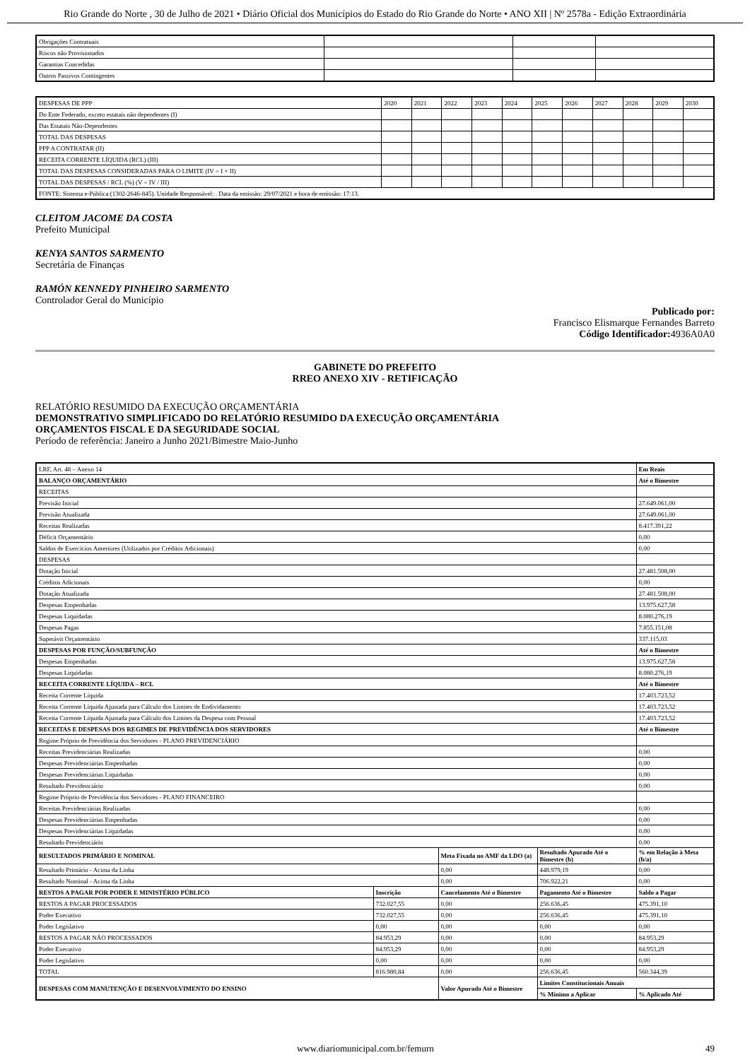Rio Grande do Norte , 30 de Julho de 2021 • Diário Oficial dos Municípios do Estado do Rio Grande do Norte • ANO XII | Nº 2578a - Edição Extraordinária
| Obrigações Contratuais | | | |
| Riscos não Provisionados | | | |
| Garantias Concedidas | | | |
| Outros Passivos Contingentes | | | |
| DESPESAS DE PPP | 2020 | 2021 | 2022 | 2023 | 2024 | 2025 | 2026 | 2027 | 2028 | 2029 | 2030 |
| Do Ente Federado, exceto estatais não dependentes (I) | | | | | | | | | | | |
| Das Estatais Não-Dependentes | | | | | | | | | | | |
| TOTAL DAS DESPESAS | | | | | | | | | | | |
| PPP A CONTRATAR (II) | | | | | | | | | | | |
| RECEITA CORRENTE LÍQUIDA (RCL) (III) | | | | | | | | | | | |
| TOTAL DAS DESPESAS CONSIDERADAS PARA O LIMITE (IV = I + II) | | | | | | | | | | | |
| TOTAL DAS DESPESAS / RCL (%) (V = IV / III) | | | | | | | | | | | |
| FONTE: Sistema e-Pública (1302-2646-845). Unidade Responsável: . Data da emissão: 29/07/2021 e hora de emissão: 17:13. | | | | | | | | | | | |
CLEITOM JACOME DA COSTA
Prefeito Municipal
KENYA SANTOS SARMENTO
Secretária de Finanças
RAMÓN KENNEDY PINHEIRO SARMENTO
Controlador Geral do Município
Publicado por:
Francisco Elismarque Fernandes Barreto
Código Identificador: 4936A0A0
GABINETE DO PREFEITO
RREO ANEXO XIV - RETIFICAÇÃO
RELATÓRIO RESUMIDO DA EXECUÇÃO ORÇAMENTÁRIA
DEMONSTRATIVO SIMPLIFICADO DO RELATÓRIO RESUMIDO DA EXECUÇÃO ORÇAMENTÁRIA
ORÇAMENTOS FISCAL E DA SEGURIDADE SOCIAL
Período de referência: Janeiro a Junho 2021/Bimestre Maio-Junho
| LRF, Art. 48 – Anexo 14 | | | | Em Reais |
| BALANÇO ORÇAMENTÁRIO | | | | Até o Bimestre |
| RECEITAS | | | | |
| Previsão Inicial | | | | 27.649.061,00 |
| Previsão Atualizada | | | | 27.649.061,00 |
| Receitas Realizadas | | | | 8.417.391,22 |
| Déficit Orçamentário | | | | 0,00 |
| Saldos de Exercícios Anteriores (Utilizados por Créditos Adicionais) | | | | 0,00 |
| DESPESAS | | | | |
| Dotação Inicial | | | | 27.481.508,00 |
| Créditos Adicionais | | | | 0,00 |
| Dotação Atualizada | | | | 27.481.508,00 |
| Despesas Empenhadas | | | | 13.975.627,58 |
| Despesas Liquidadas | | | | 8.080.276,19 |
| Despesas Pagas | | | | 7.855.151,08 |
| Superávit Orçamentário | | | | 337.115,03 |
| DESPESAS POR FUNÇÃO/SUBFUNÇÃO | | | | Até o Bimestre |
| Despesas Empenhadas | | | | 13.975.627,58 |
| Despesas Liquidadas | | | | 8.080.276,19 |
| RECEITA CORRENTE LÍQUIDA – RCL | | | | Até o Bimestre |
| Receita Corrente Líquida | | | | 17.403.723,52 |
| Receita Corrente Líquida Ajustada para Cálculo dos Limites de Endividamento | | | | 17.403.723,52 |
| Receita Corrente Líquida Ajustada para Cálculo dos Limites da Despesa com Pessoal | | | | 17.403.723,52 |
| RECEITAS E DESPESAS DOS REGIMES DE PREVIDÊNCIA DOS SERVIDORES | | | | Até o Bimestre |
| Regime Próprio de Previdência dos Servidores - PLANO PREVIDENCIÁRIO | | | | |
| Receitas Previdenciárias Realizadas | | | | 0,00 |
| Despesas Previdenciárias Empenhadas | | | | 0,00 |
| Despesas Previdenciárias Liquidadas | | | | 0,00 |
| Resultado Previdenciário | | | | 0,00 |
| Regime Próprio de Previdência dos Servidores - PLANO FINANCEIRO | | | | |
| Receitas Previdenciárias Realizadas | | | | 0,00 |
| Despesas Previdenciárias Empenhadas | | | | 0,00 |
| Despesas Previdenciárias Liquidadas | | | | 0,00 |
| Resultado Previdenciário | | | | 0,00 |
| RESULTADOS PRIMÁRIO E NOMINAL | | Meta Fixada no AMF da LDO (a) | Resultado Apurado Até o Bimestre (b) | % em Relação à Meta (b/a) |
| Resultado Primário - Acima da Linha | | 0,00 | 448.979,19 | 0,00 |
| Resultado Nominal - Acima da Linha | | 0,00 | 706.922,21 | 0,00 |
| RESTOS A PAGAR POR PODER E MINISTÉRIO PÚBLICO | Inscrição | Cancelamento Até o Bimestre | Pagamento Até o Bimestre | Saldo a Pagar |
| RESTOS A PAGAR PROCESSADOS | 732.027,55 | 0,00 | 256.636,45 | 475.391,10 |
| Poder Executivo | 732.027,55 | 0,00 | 256.636,45 | 475.391,10 |
| Poder Legislativo | 0,00 | 0,00 | 0,00 | 0,00 |
| RESTOS A PAGAR NÃO PROCESSADOS | 84.953,29 | 0,00 | 0,00 | 84.953,29 |
| Poder Executivo | 84.953,29 | 0,00 | 0,00 | 84.953,29 |
| Poder Legislativo | 0,00 | 0,00 | 0,00 | 0,00 |
| TOTAL | 816.980,84 | 0,00 | 256.636,45 | 560.344,39 |
| DESPESAS COM MANUTENÇÃO E DESENVOLVIMENTO DO ENSINO | | Valor Apurado Até o Bimestre | Limites Constitucionais Anuais | |
| | | | % Mínimo a Aplicar | % Aplicado Até |
www.diariomunicipal.com.br/femurn 49